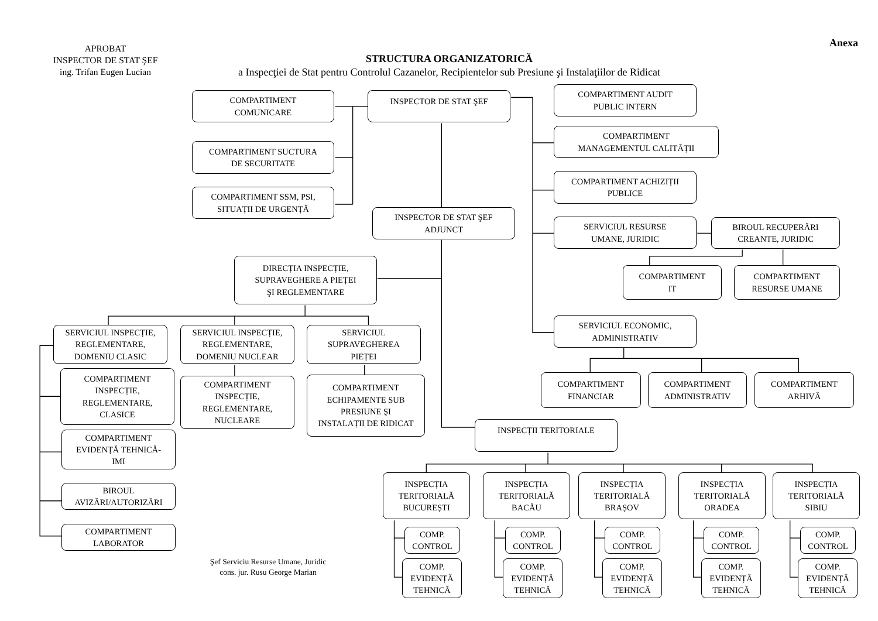APROBAT
INSPECTOR DE STAT ŞEF
ing. Trifan Eugen Lucian
STRUCTURA ORGANIZATORICĂ
a Inspecţiei de Stat pentru Controlul Cazanelor, Recipientelor sub Presiune şi Instalaţiilor de Ridicat
Anexa
COMPARTIMENT
COMUNICARE
INSPECTOR DE STAT ŞEF
COMPARTIMENT AUDIT
PUBLIC INTERN
COMPARTIMENT SUCTURA
DE SECURITATE
COMPARTIMENT
MANAGEMENTUL CALITĂȚII
COMPARTIMENT SSM, PSI,
SITUAȚII DE URGENȚĂ
COMPARTIMENT ACHIZIȚII
PUBLICE
INSPECTOR DE STAT ŞEF
ADJUNCT
SERVICIUL RESURSE
UMANE, JURIDIC
BIROUL RECUPERĂRI
CREANTE, JURIDIC
DIRECȚIA INSPECȚIE,
SUPRAVEGHERE A PIEȚEI
ŞI REGLEMENTARE
COMPARTIMENT
IT
COMPARTIMENT
RESURSE UMANE
SERVICIUL ECONOMIC,
ADMINISTRATIV
SERVICIUL INSPECȚIE,
REGLEMENTARE,
DOMENIU CLASIC
SERVICIUL INSPECȚIE,
REGLEMENTARE,
DOMENIU NUCLEAR
SERVICIUL
SUPRAVEGHEREA
PIEȚEI
COMPARTIMENT
FINANCIAR
COMPARTIMENT
ADMINISTRATIV
COMPARTIMENT
ARHIVĂ
COMPARTIMENT
INSPECȚIE,
REGLEMENTARE,
CLASICE
COMPARTIMENT
INSPECȚIE,
REGLEMENTARE,
NUCLEARE
COMPARTIMENT
ECHIPAMENTE SUB
PRESIUNE ŞI
INSTALAȚII DE RIDICAT
INSPECȚII TERITORIALE
COMPARTIMENT
EVIDENȚĂ TEHNICĂ-
IMI
INSPECȚIA
TERITORIALĂ
BUCUREȘTI
INSPECȚIA
TERITORIALĂ
BACĂU
INSPECȚIA
TERITORIALĂ
BRAȘOV
INSPECȚIA
TERITORIALĂ
ORADEA
INSPECȚIA
TERITORIALĂ
SIBIU
BIROUL
AVIZĂRI/AUTORIZĂRI
COMPARTIMENT
LABORATOR
COMP.
CONTROL
COMP.
CONTROL
COMP.
CONTROL
COMP.
CONTROL
COMP.
CONTROL
Şef Serviciu Resurse Umane, Juridic
cons. jur. Rusu George Marian
COMP.
EVIDENȚĂ
TEHNICĂ
COMP.
EVIDENȚĂ
TEHNICĂ
COMP.
EVIDENȚĂ
TEHNICĂ
COMP.
EVIDENȚĂ
TEHNICĂ
COMP.
EVIDENȚĂ
TEHNICĂ